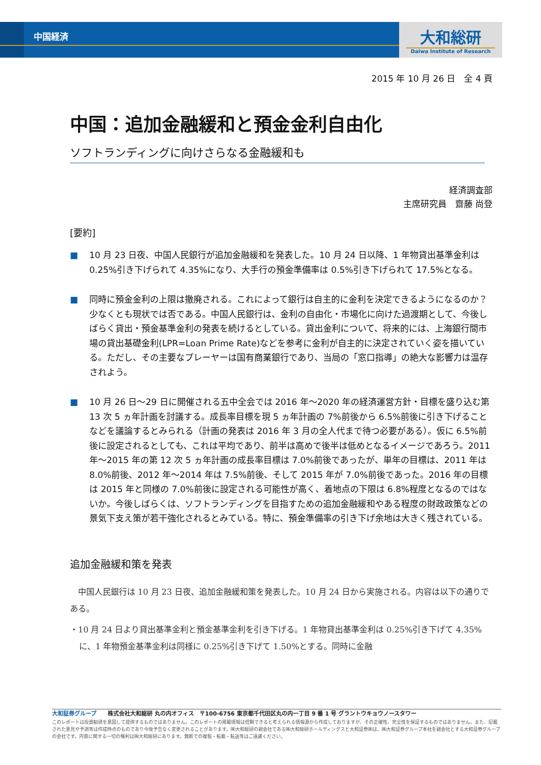中国経済
大和総研
Daiwa Institute of Research
2015 年 10 月 26 日　全 4 頁
中国：追加金融緩和と預金金利自由化
ソフトランディングに向けさらなる金融緩和も
経済調査部
主席研究員　齋藤 尚登
[要約]
■ 10 月 23 日夜、中国人民銀行が追加金融緩和を発表した。10 月 24 日以降、1 年物貸出基準金利は 0.25%引き下げられて 4.35%になり、大手行の預金準備率は 0.5%引き下げられて 17.5%となる。
■ 同時に預金金利の上限は撤廃される。これによって銀行は自主的に金利を決定できるようになるのか？少なくとも現状では否である。中国人民銀行は、金利の自由化・市場化に向けた過渡期として、今後しばらく貸出・預金基準金利の発表を続けるとしている。貸出金利について、将来的には、上海銀行間市場の貸出基礎金利(LPR=Loan Prime Rate)などを参考に金利が自主的に決定されていく姿を描いている。ただし、その主要なプレーヤーは国有商業銀行であり、当局の「窓口指導」の絶大な影響力は温存されよう。
■ 10 月 26 日～29 日に開催される五中全会では 2016 年～2020 年の経済運営方針・目標を盛り込む第 13 次 5 ヵ年計画を討議する。成長率目標を現 5 ヵ年計画の 7%前後から 6.5%前後に引き下げることなどを議論するとみられる（計画の発表は 2016 年 3 月の全人代まで待つ必要がある）。仮に 6.5%前後に設定されるとしても、これは平均であり、前半は高めで後半は低めとなるイメージであろう。2011 年～2015 年の第 12 次 5 ヵ年計画の成長率目標は 7.0%前後であったが、単年の目標は、2011 年は 8.0%前後、2012 年～2014 年は 7.5%前後、そして 2015 年が 7.0%前後であった。2016 年の目標は 2015 年と同様の 7.0%前後に設定される可能性が高く、着地点の下限は 6.8%程度となるのではないか。今後しばらくは、ソフトランディングを目指すための追加金融緩和やある程度の財政政策などの景気下支え策が若干強化されるとみている。特に、預金準備率の引き下げ余地は大きく残されている。
追加金融緩和策を発表
　中国人民銀行は 10 月 23 日夜、追加金融緩和策を発表した。10 月 24 日から実施される。内容は以下の通りである。
・10 月 24 日より貸出基準金利と預金基準金利を引き下げる。1 年物貸出基準金利は 0.25%引き下げて 4.35%に、1 年物預金基準金利は同様に 0.25%引き下げて 1.50%とする。同時に金融
大和証券グループ　　株式会社大和総研 丸の内オフィス　〒100-6756 東京都千代田区丸の内一丁目 9 番 1 号 グラントウキョウノースタワー
このレポートは投資勧誘を意図して提供するものではありません。このレポートの掲載情報は信頼できると考えられる情報源から作成しておりますが、その正確性、完全性を保証するものではありません。また、記載された意見や予測等は作成時点のものであり今後予告なく変更されることがあります。㈱大和総研の親会社である㈱大和総研ホールディングスと大和証券㈱は、㈱大和証券グループ本社を親会社とする大和証券グループの会社です。内容に関する一切の権利は㈱大和総研にあります。無断での複製・転載・転送等はご遠慮ください。